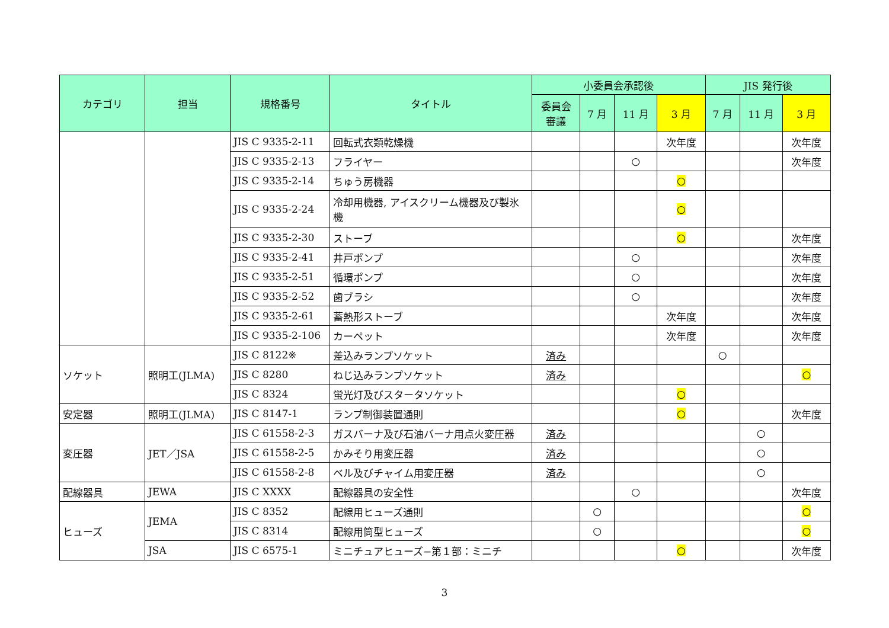| カテゴリ | 担当 | 規格番号 | タイトル | 小委員会承認後 | | | | JIS 発行後 | | |
| --- | --- | --- | --- | --- | --- | --- | --- | --- | --- | --- |
| | | | | 委員会 審議 | 7 月 | 11 月 | 3 月 | 7 月 | 11 月 | 3 月 |
| | | JIS C 9335-2-11 | 回転式衣類乾燥機 | | | | 次年度 | | | 次年度 |
| | | JIS C 9335-2-13 | フライヤー | | | ○ | | | | 次年度 |
| | | JIS C 9335-2-14 | ちゅう房機器 | | | | ○ | | | |
| | | JIS C 9335-2-24 | 冷却用機器, アイスクリーム機器及び製氷機 | | | | ○ | | | |
| | | JIS C 9335-2-30 | ストーブ | | | | ○ | | | 次年度 |
| | | JIS C 9335-2-41 | 井戸ポンプ | | | ○ | | | | 次年度 |
| | | JIS C 9335-2-51 | 循環ポンプ | | | ○ | | | | 次年度 |
| | | JIS C 9335-2-52 | 歯ブラシ | | | ○ | | | | 次年度 |
| | | JIS C 9335-2-61 | 蓄熱形ストーブ | | | | 次年度 | | | 次年度 |
| | | JIS C 9335-2-106 | カーペット | | | | 次年度 | | | 次年度 |
| ソケット | 照明工(JLMA) | JIS C 8122※ | 差込みランプソケット | 済み | | | | ○ | | |
| | | JIS C 8280 | ねじ込みランプソケット | 済み | | | | | | ○ |
| | | JIS C 8324 | 蛍光灯及びスタータソケット | | | | ○ | | | |
| 安定器 | 照明工(JLMA) | JIS C 8147-1 | ランプ制御装置通則 | | | | ○ | | | 次年度 |
| 変圧器 | JET／JSA | JIS C 61558-2-3 | ガスバーナ及び石油バーナ用点火変圧器 | 済み | | | | | ○ | |
| | | JIS C 61558-2-5 | かみそり用変圧器 | 済み | | | | | ○ | |
| | | JIS C 61558-2-8 | ベル及びチャイム用変圧器 | 済み | | | | | ○ | |
| 配線器具 | JEWA | JIS C XXXX | 配線器具の安全性 | | | ○ | | | | 次年度 |
| ヒューズ | JEMA | JIS C 8352 | 配線用ヒューズ通則 | | ○ | | | | | ○ |
| | | JIS C 8314 | 配線用筒型ヒューズ | | ○ | | | | | ○ |
| | JSA | JIS C 6575-1 | ミニチュアヒューズ−第１部：ミニチ | | | | ○ | | | 次年度 |
3